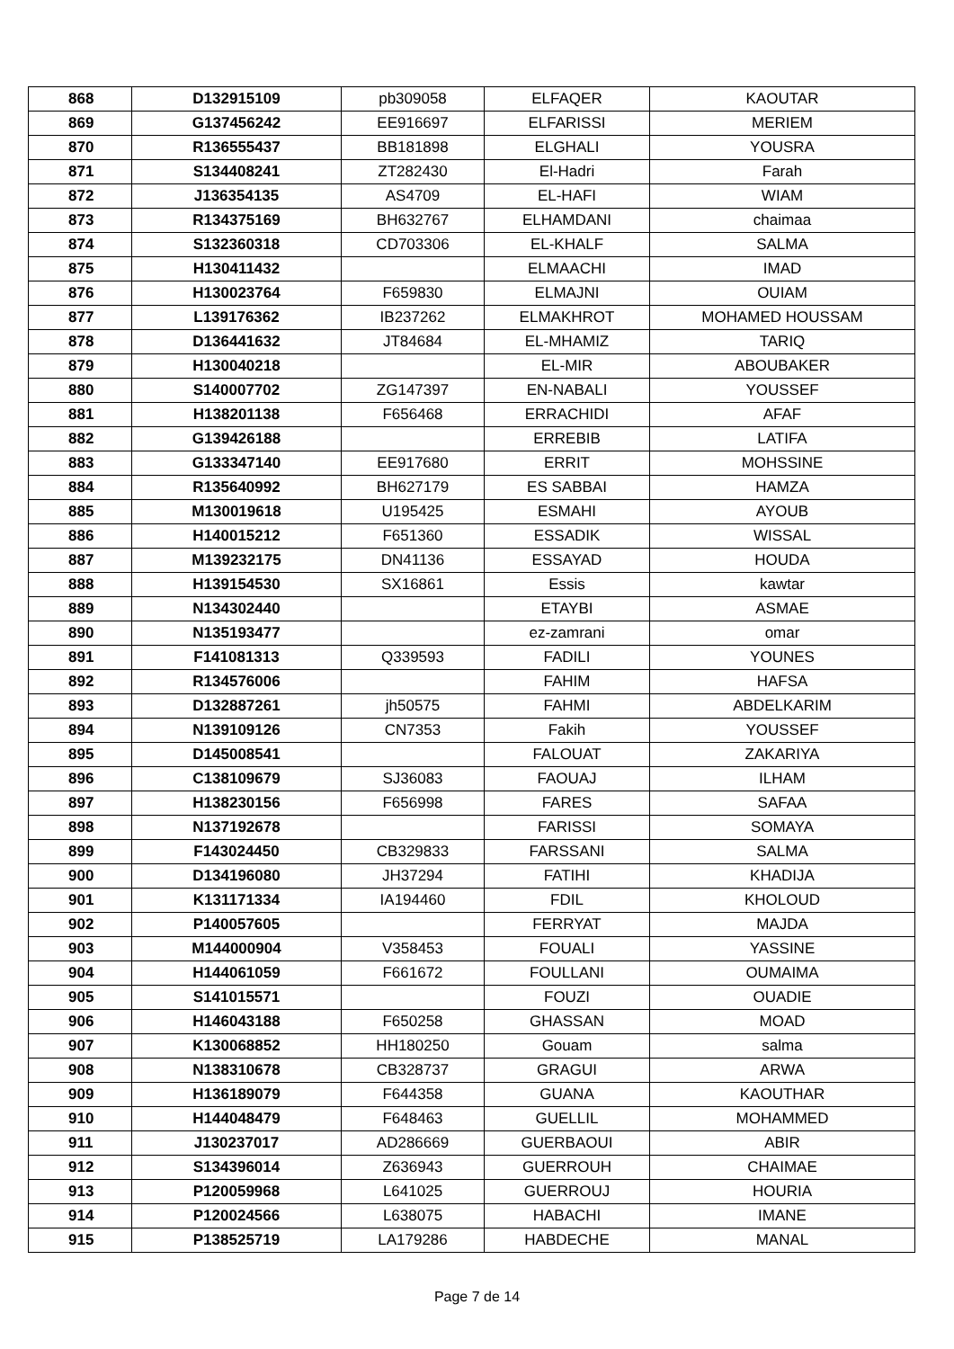| 868 | D132915109 | pb309058 | ELFAQER | KAOUTAR |
| 869 | G137456242 | EE916697 | ELFARISSI | MERIEM |
| 870 | R136555437 | BB181898 | ELGHALI | YOUSRA |
| 871 | S134408241 | ZT282430 | El-Hadri | Farah |
| 872 | J136354135 | AS4709 | EL-HAFI | WIAM |
| 873 | R134375169 | BH632767 | ELHAMDANI | chaimaa |
| 874 | S132360318 | CD703306 | EL-KHALF | SALMA |
| 875 | H130411432 | | ELMAACHI | IMAD |
| 876 | H130023764 | F659830 | ELMAJNI | OUIAM |
| 877 | L139176362 | IB237262 | ELMAKHROT | MOHAMED HOUSSAM |
| 878 | D136441632 | JT84684 | EL-MHAMIZ | TARIQ |
| 879 | H130040218 | | EL-MIR | ABOUBAKER |
| 880 | S140007702 | ZG147397 | EN-NABALI | YOUSSEF |
| 881 | H138201138 | F656468 | ERRACHIDI | AFAF |
| 882 | G139426188 | | ERREBIB | LATIFA |
| 883 | G133347140 | EE917680 | ERRIT | MOHSSINE |
| 884 | R135640992 | BH627179 | ES SABBAI | HAMZA |
| 885 | M130019618 | U195425 | ESMAHI | AYOUB |
| 886 | H140015212 | F651360 | ESSADIK | WISSAL |
| 887 | M139232175 | DN41136 | ESSAYAD | HOUDA |
| 888 | H139154530 | SX16861 | Essis | kawtar |
| 889 | N134302440 | | ETAYBI | ASMAE |
| 890 | N135193477 | | ez-zamrani | omar |
| 891 | F141081313 | Q339593 | FADILI | YOUNES |
| 892 | R134576006 | | FAHIM | HAFSA |
| 893 | D132887261 | jh50575 | FAHMI | ABDELKARIM |
| 894 | N139109126 | CN7353 | Fakih | YOUSSEF |
| 895 | D145008541 | | FALOUAT | ZAKARIYA |
| 896 | C138109679 | SJ36083 | FAOUAJ | ILHAM |
| 897 | H138230156 | F656998 | FARES | SAFAA |
| 898 | N137192678 | | FARISSI | SOMAYA |
| 899 | F143024450 | CB329833 | FARSSANI | SALMA |
| 900 | D134196080 | JH37294 | FATIHI | KHADIJA |
| 901 | K131171334 | IA194460 | FDIL | KHOLOUD |
| 902 | P140057605 | | FERRYAT | MAJDA |
| 903 | M144000904 | V358453 | FOUALI | YASSINE |
| 904 | H144061059 | F661672 | FOULLANI | OUMAIMA |
| 905 | S141015571 | | FOUZI | OUADIE |
| 906 | H146043188 | F650258 | GHASSAN | MOAD |
| 907 | K130068852 | HH180250 | Gouam | salma |
| 908 | N138310678 | CB328737 | GRAGUI | ARWA |
| 909 | H136189079 | F644358 | GUANA | KAOUTHAR |
| 910 | H144048479 | F648463 | GUELLIL | MOHAMMED |
| 911 | J130237017 | AD286669 | GUERBAOUI | ABIR |
| 912 | S134396014 | Z636943 | GUERROUH | CHAIMAE |
| 913 | P120059968 | L641025 | GUERROUJ | HOURIA |
| 914 | P120024566 | L638075 | HABACHI | IMANE |
| 915 | P138525719 | LA179286 | HABDECHE | MANAL |
Page 7 de 14